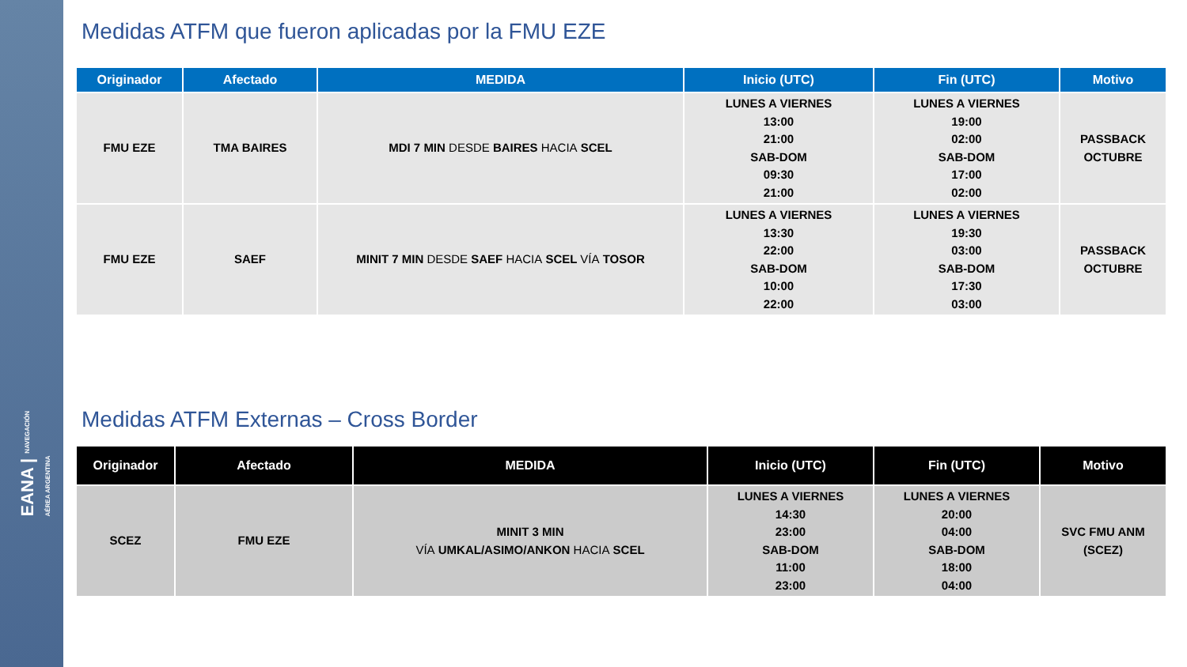EANA | NAVEGACIÓN
AÉREA ARGENTINA
Medidas ATFM que fueron aplicadas por la FMU EZE
| Originador | Afectado | MEDIDA | Inicio (UTC) | Fin (UTC) | Motivo |
| --- | --- | --- | --- | --- | --- |
| FMU EZE | TMA BAIRES | MDI 7 MIN DESDE BAIRES HACIA SCEL | LUNES A VIERNES 13:00 21:00 SAB-DOM 09:30 21:00 | LUNES A VIERNES 19:00 02:00 SAB-DOM 17:00 02:00 | PASSBACK OCTUBRE |
| FMU EZE | SAEF | MINIT 7 MIN DESDE SAEF HACIA SCEL VÍA TOSOR | LUNES A VIERNES 13:30 22:00 SAB-DOM 10:00 22:00 | LUNES A VIERNES 19:30 03:00 SAB-DOM 17:30 03:00 | PASSBACK OCTUBRE |
Medidas ATFM Externas – Cross Border
| Originador | Afectado | MEDIDA | Inicio (UTC) | Fin (UTC) | Motivo |
| --- | --- | --- | --- | --- | --- |
| SCEZ | FMU EZE | MINIT 3 MIN VÍA UMKAL/ASIMO/ANKON HACIA SCEL | LUNES A VIERNES 14:30 23:00 SAB-DOM 11:00 23:00 | LUNES A VIERNES 20:00 04:00 SAB-DOM 18:00 04:00 | SVC FMU ANM (SCEZ) |